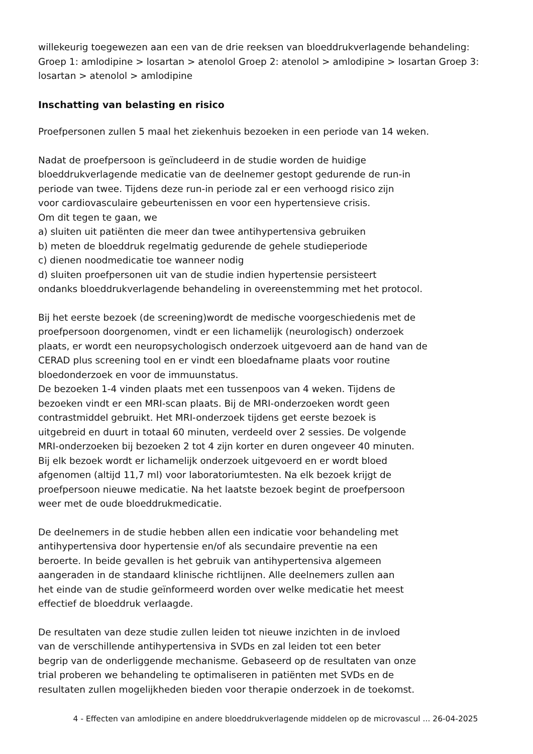willekeurig toegewezen aan een van de drie reeksen van bloeddrukverlagende behandeling: Groep 1: amlodipine > losartan > atenolol Groep 2: atenolol > amlodipine > losartan Groep 3: losartan > atenolol > amlodipine
Inschatting van belasting en risico
Proefpersonen zullen 5 maal het ziekenhuis bezoeken in een periode van 14 weken.
Nadat de proefpersoon is geïncludeerd in de studie worden de huidige
bloeddrukverlagende medicatie van de deelnemer gestopt gedurende de run-in
periode van twee. Tijdens deze run-in periode zal er een verhoogd risico zijn
voor cardiovasculaire gebeurtenissen en voor een hypertensieve crisis.
Om dit tegen te gaan, we
a) sluiten uit patiënten die meer dan twee antihypertensiva gebruiken
b) meten de bloeddruk regelmatig gedurende de gehele studieperiode
c) dienen noodmedicatie toe wanneer nodig
d) sluiten proefpersonen uit van de studie indien hypertensie persisteert
ondanks bloeddrukverlagende behandeling in overeenstemming met het protocol.
Bij het eerste bezoek (de screening)wordt de medische voorgeschiedenis met de
proefpersoon doorgenomen, vindt er een lichamelijk (neurologisch) onderzoek
plaats, er wordt een neuropsychologisch onderzoek uitgevoerd aan de hand van de
CERAD plus screening tool en er vindt een bloedafname plaats voor routine
bloedonderzoek en voor de immuunstatus.
De bezoeken 1-4 vinden plaats met een tussenpoos van 4 weken. Tijdens de
bezoeken vindt er een MRI-scan plaats. Bij de MRI-onderzoeken wordt geen
contrastmiddel gebruikt. Het MRI-onderzoek tijdens get eerste bezoek is
uitgebreid en duurt in totaal 60 minuten, verdeeld over 2 sessies. De volgende
MRI-onderzoeken bij bezoeken 2 tot 4 zijn korter en duren ongeveer 40 minuten.
Bij elk bezoek wordt er lichamelijk onderzoek uitgevoerd en er wordt bloed
afgenomen (altijd 11,7 ml) voor laboratoriumtesten. Na elk bezoek krijgt de
proefpersoon nieuwe medicatie. Na het laatste bezoek begint de proefpersoon
weer met de oude bloeddrukmedicatie.
De deelnemers in de studie hebben allen een indicatie voor behandeling met
antihypertensiva door hypertensie en/of als secundaire preventie na een
beroerte. In beide gevallen is het gebruik van antihypertensiva algemeen
aangeraden in de standaard klinische richtlijnen. Alle deelnemers zullen aan
het einde van de studie geïnformeerd worden over welke medicatie het meest
effectief de bloeddruk verlaagde.
De resultaten van deze studie zullen leiden tot nieuwe inzichten in de invloed
van de verschillende antihypertensiva in SVDs en zal leiden tot een beter
begrip van de onderliggende mechanisme. Gebaseerd op de resultaten van onze
trial proberen we behandeling te optimaliseren in patiënten met SVDs en de
resultaten zullen mogelijkheden bieden voor therapie onderzoek in de toekomst.
4 - Effecten van amlodipine en andere bloeddrukverlagende middelen op de microvascul ... 26-04-2025